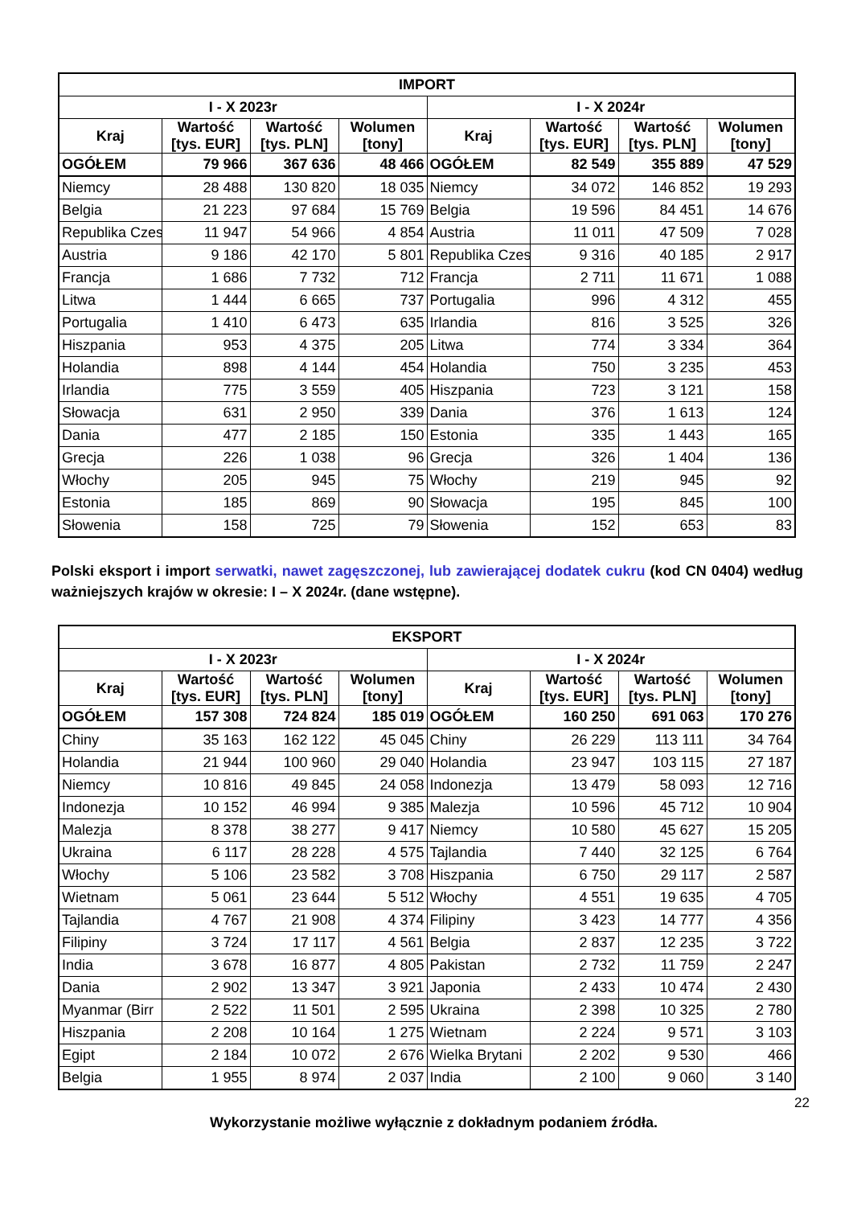| IMPORT | | | | | | | |
| --- | --- | --- | --- | --- | --- | --- | --- |
| I - X 2023r | | | | I - X 2024r | | | |
| Kraj | Wartość [tys. EUR] | Wartość [tys. PLN] | Wolumen [tony] | Kraj | Wartość [tys. EUR] | Wartość [tys. PLN] | Wolumen [tony] |
| OGÓŁEM | 79 966 | 367 636 | 48 466 | OGÓŁEM | 82 549 | 355 889 | 47 529 |
| Niemcy | 28 488 | 130 820 | 18 035 | Niemcy | 34 072 | 146 852 | 19 293 |
| Belgia | 21 223 | 97 684 | 15 769 | Belgia | 19 596 | 84 451 | 14 676 |
| Republika Czes | 11 947 | 54 966 | 4 854 | Austria | 11 011 | 47 509 | 7 028 |
| Austria | 9 186 | 42 170 | 5 801 | Republika Czes | 9 316 | 40 185 | 2 917 |
| Francja | 1 686 | 7 732 | 712 | Francja | 2 711 | 11 671 | 1 088 |
| Litwa | 1 444 | 6 665 | 737 | Portugalia | 996 | 4 312 | 455 |
| Portugalia | 1 410 | 6 473 | 635 | Irlandia | 816 | 3 525 | 326 |
| Hiszpania | 953 | 4 375 | 205 | Litwa | 774 | 3 334 | 364 |
| Holandia | 898 | 4 144 | 454 | Holandia | 750 | 3 235 | 453 |
| Irlandia | 775 | 3 559 | 405 | Hiszpania | 723 | 3 121 | 158 |
| Słowacja | 631 | 2 950 | 339 | Dania | 376 | 1 613 | 124 |
| Dania | 477 | 2 185 | 150 | Estonia | 335 | 1 443 | 165 |
| Grecja | 226 | 1 038 | 96 | Grecja | 326 | 1 404 | 136 |
| Włochy | 205 | 945 | 75 | Włochy | 219 | 945 | 92 |
| Estonia | 185 | 869 | 90 | Słowacja | 195 | 845 | 100 |
| Słowenia | 158 | 725 | 79 | Słowenia | 152 | 653 | 83 |
Polski eksport i import serwatki, nawet zagęszczonej, lub zawierającej dodatek cukru (kod CN 0404) według ważniejszych krajów w okresie: I – X 2024r. (dane wstępne).
| EKSPORT | | | | | | | |
| --- | --- | --- | --- | --- | --- | --- | --- |
| I - X 2023r | | | | I - X 2024r | | | |
| Kraj | Wartość [tys. EUR] | Wartość [tys. PLN] | Wolumen [tony] | Kraj | Wartość [tys. EUR] | Wartość [tys. PLN] | Wolumen [tony] |
| OGÓŁEM | 157 308 | 724 824 | 185 019 | OGÓŁEM | 160 250 | 691 063 | 170 276 |
| Chiny | 35 163 | 162 122 | 45 045 | Chiny | 26 229 | 113 111 | 34 764 |
| Holandia | 21 944 | 100 960 | 29 040 | Holandia | 23 947 | 103 115 | 27 187 |
| Niemcy | 10 816 | 49 845 | 24 058 | Indonezja | 13 479 | 58 093 | 12 716 |
| Indonezja | 10 152 | 46 994 | 9 385 | Malezja | 10 596 | 45 712 | 10 904 |
| Malezja | 8 378 | 38 277 | 9 417 | Niemcy | 10 580 | 45 627 | 15 205 |
| Ukraina | 6 117 | 28 228 | 4 575 | Tajlandia | 7 440 | 32 125 | 6 764 |
| Włochy | 5 106 | 23 582 | 3 708 | Hiszpania | 6 750 | 29 117 | 2 587 |
| Wietnam | 5 061 | 23 644 | 5 512 | Włochy | 4 551 | 19 635 | 4 705 |
| Tajlandia | 4 767 | 21 908 | 4 374 | Filipiny | 3 423 | 14 777 | 4 356 |
| Filipiny | 3 724 | 17 117 | 4 561 | Belgia | 2 837 | 12 235 | 3 722 |
| India | 3 678 | 16 877 | 4 805 | Pakistan | 2 732 | 11 759 | 2 247 |
| Dania | 2 902 | 13 347 | 3 921 | Japonia | 2 433 | 10 474 | 2 430 |
| Myanmar (Birr | 2 522 | 11 501 | 2 595 | Ukraina | 2 398 | 10 325 | 2 780 |
| Hiszpania | 2 208 | 10 164 | 1 275 | Wietnam | 2 224 | 9 571 | 3 103 |
| Egipt | 2 184 | 10 072 | 2 676 | Wielka Brytani | 2 202 | 9 530 | 466 |
| Belgia | 1 955 | 8 974 | 2 037 | India | 2 100 | 9 060 | 3 140 |
22
Wykorzystanie możliwe wyłącznie z dokładnym podaniem źródła.